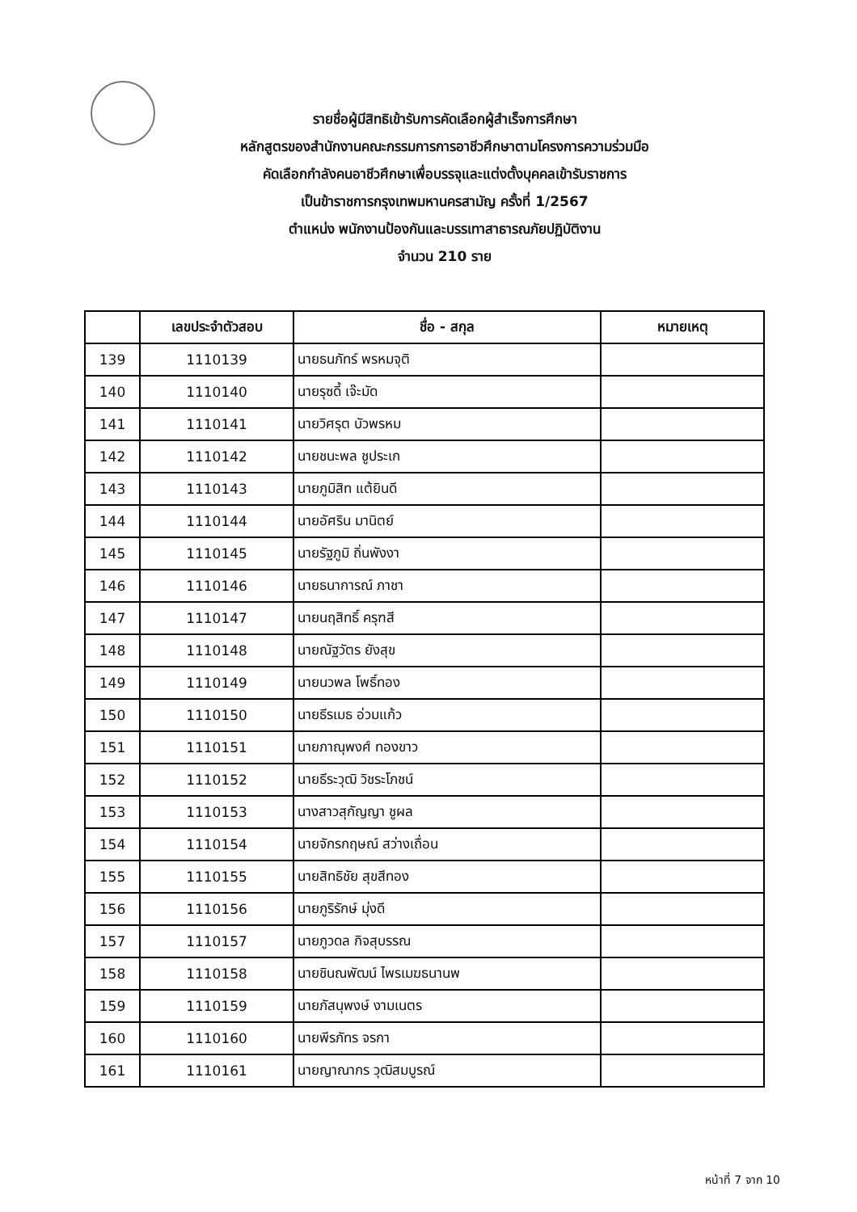รายชื่อผู้มีสิทธิเข้ารับการคัดเลือกผู้สำเร็จการศึกษา
หลักสูตรของสำนักงานคณะกรรมการการอาชีวศึกษาตามโครงการความร่วมมือ
คัดเลือกกำลังคนอาชีวศึกษาเพื่อบรรจุและแต่งตั้งบุคคลเข้ารับราชการ
เป็นข้าราชการกรุงเทพมหานครสามัญ ครั้งที่ 1/2567
ตำแหน่ง พนักงานป้องกันและบรรเทาสาธารณภัยปฏิบัติงาน
จำนวน 210 ราย
| | เลขประจำตัวสอบ | ชื่อ - สกุล | หมายเหตุ |
| --- | --- | --- | --- |
| 139 | 1110139 | นายธนภัทร์ พรหมจุติ | |
| 140 | 1110140 | นายรุซดี้ เจ๊ะมัด | |
| 141 | 1110141 | นายวิศรุต บัวพรหม | |
| 142 | 1110142 | นายชนะพล ชูประเก | |
| 143 | 1110143 | นายภูมิสิท แต้ยินดี | |
| 144 | 1110144 | นายอัศริน มานิตย์ | |
| 145 | 1110145 | นายรัฐภูมิ ถิ่นพังงา | |
| 146 | 1110146 | นายธนาการณ์ ภาชา | |
| 147 | 1110147 | นายนฤสิทธิ์ ครุฑสี | |
| 148 | 1110148 | นายณัฐวัตร ยังสุข | |
| 149 | 1110149 | นายนวพล โพธิ์ทอง | |
| 150 | 1110150 | นายธีรเมธ อ่วมแก้ว | |
| 151 | 1110151 | นายภาณุพงศ์ ทองขาว | |
| 152 | 1110152 | นายธีระวุฒิ วิชระโภชน์ | |
| 153 | 1110153 | นางสาวสุกัญญา ชูผล | |
| 154 | 1110154 | นายจักรกฤษณ์ สว่างเถื่อน | |
| 155 | 1110155 | นายสิทธิชัย สุขสีทอง | |
| 156 | 1110156 | นายภูริรักษ์ มุ่งดี | |
| 157 | 1110157 | นายภูวดล กิจสุบรรณ | |
| 158 | 1110158 | นายชินณพัฒน์ ไพรเมฆธนานพ | |
| 159 | 1110159 | นายภัสนุพงษ์ งามเนตร | |
| 160 | 1110160 | นายพีรภัทร จรกา | |
| 161 | 1110161 | นายญาณากร วุฒิสมบูรณ์ | |
หน้าที่ 7 จาก 10